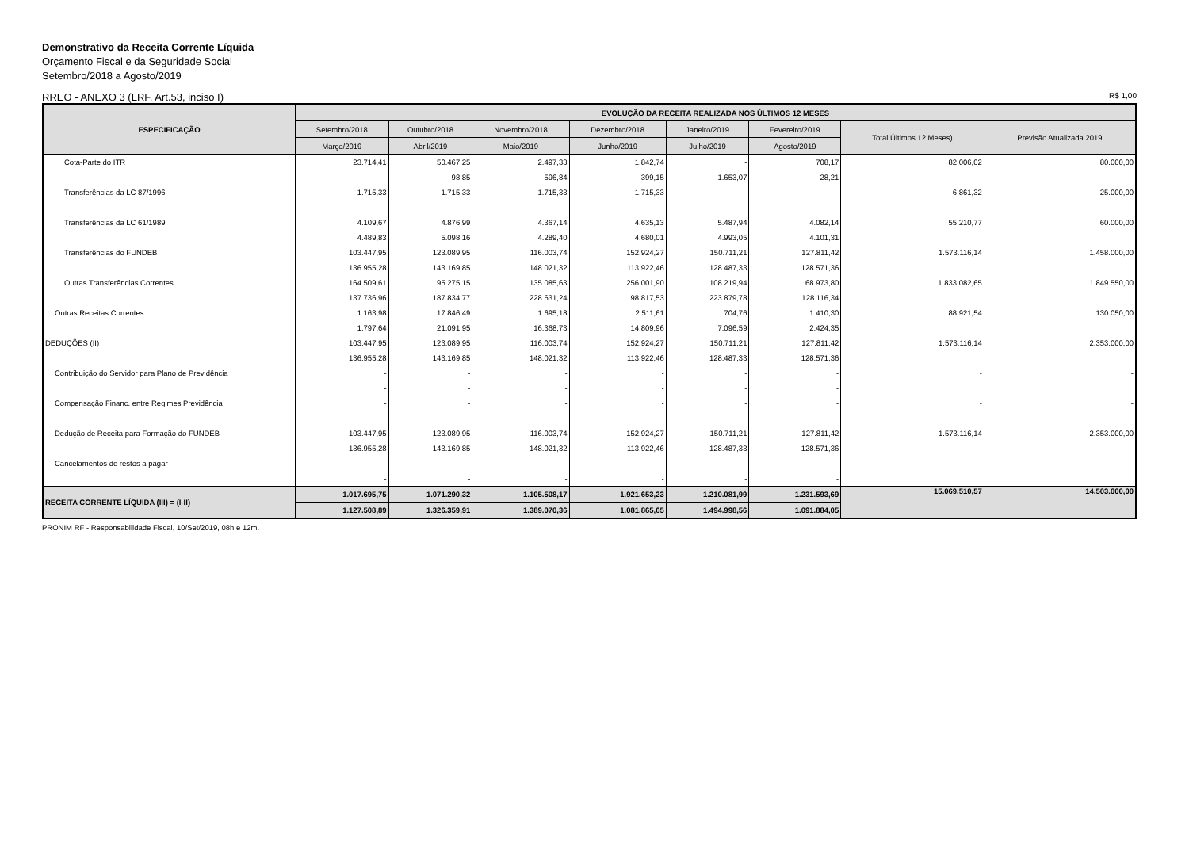Demonstrativo da Receita Corrente Líquida
Orçamento Fiscal e da Seguridade Social
Setembro/2018 a Agosto/2019
RREO - ANEXO 3 (LRF, Art.53, inciso I) R$ 1,00
| ESPECIFICAÇÃO | EVOLUÇÃO DA RECEITA REALIZADA NOS ÚLTIMOS 12 MESES | | | | | | | |
| --- | --- | --- | --- | --- | --- | --- | --- | --- |
| | Setembro/2018 | Outubro/2018 | Novembro/2018 | Dezembro/2018 | Janeiro/2019 | Fevereiro/2019 | Total Últimos 12 Meses) | Previsão Atualizada 2019 |
| | Março/2019 | Abril/2019 | Maio/2019 | Junho/2019 | Julho/2019 | Agosto/2019 | | |
| Cota-Parte do ITR | 23.714,41 | 50.467,25 | 2.497,33 | 1.842,74 | - | 708,17 | 82.006,02 | 80.000,00 |
| | - | 98,85 | 596,84 | 399,15 | 1.653,07 | 28,21 | | |
| Transferências da LC 87/1996 | 1.715,33 | 1.715,33 | 1.715,33 | 1.715,33 | - | - | 6.861,32 | 25.000,00 |
| | - | - | - | - | - | - | | |
| Transferências da LC 61/1989 | 4.109,67 | 4.876,99 | 4.367,14 | 4.635,13 | 5.487,94 | 4.082,14 | 55.210,77 | 60.000,00 |
| | 4.489,83 | 5.098,16 | 4.289,40 | 4.680,01 | 4.993,05 | 4.101,31 | | |
| Transferências do FUNDEB | 103.447,95 | 123.089,95 | 116.003,74 | 152.924,27 | 150.711,21 | 127.811,42 | 1.573.116,14 | 1.458.000,00 |
| | 136.955,28 | 143.169,85 | 148.021,32 | 113.922,46 | 128.487,33 | 128.571,36 | | |
| Outras Transferências Correntes | 164.509,61 | 95.275,15 | 135.085,63 | 256.001,90 | 108.219,94 | 68.973,80 | 1.833.082,65 | 1.849.550,00 |
| | 137.736,96 | 187.834,77 | 228.631,24 | 98.817,53 | 223.879,78 | 128.116,34 | | |
| Outras Receitas Correntes | 1.163,98 | 17.846,49 | 1.695,18 | 2.511,61 | 704,76 | 1.410,30 | 88.921,54 | 130.050,00 |
| | 1.797,64 | 21.091,95 | 16.368,73 | 14.809,96 | 7.096,59 | 2.424,35 | | |
| DEDUÇÕES (II) | 103.447,95 | 123.089,95 | 116.003,74 | 152.924,27 | 150.711,21 | 127.811,42 | 1.573.116,14 | 2.353.000,00 |
| | 136.955,28 | 143.169,85 | 148.021,32 | 113.922,46 | 128.487,33 | 128.571,36 | | |
| Contribuição do Servidor para Plano de Previdência | - | - | - | - | - | - | - | - |
| | - | - | - | - | - | - | | |
| Compensação Financ. entre Regimes Previdência | - | - | - | - | - | - | - | - |
| | - | - | - | - | - | - | | |
| Dedução de Receita para Formação do FUNDEB | 103.447,95 | 123.089,95 | 116.003,74 | 152.924,27 | 150.711,21 | 127.811,42 | 1.573.116,14 | 2.353.000,00 |
| | 136.955,28 | 143.169,85 | 148.021,32 | 113.922,46 | 128.487,33 | 128.571,36 | | |
| Cancelamentos de restos a pagar | - | - | - | - | - | - | - | - |
| | - | - | - | - | - | - | | |
| RECEITA CORRENTE LÍQUIDA (III) = (I-II) | 1.017.695,75 | 1.071.290,32 | 1.105.508,17 | 1.921.653,23 | 1.210.081,99 | 1.231.593,69 | 15.069.510,57 | 14.503.000,00 |
| | 1.127.508,89 | 1.326.359,91 | 1.389.070,36 | 1.081.865,65 | 1.494.998,56 | 1.091.884,05 | | |
PRONIM RF - Responsabilidade Fiscal, 10/Set/2019, 08h e 12m.